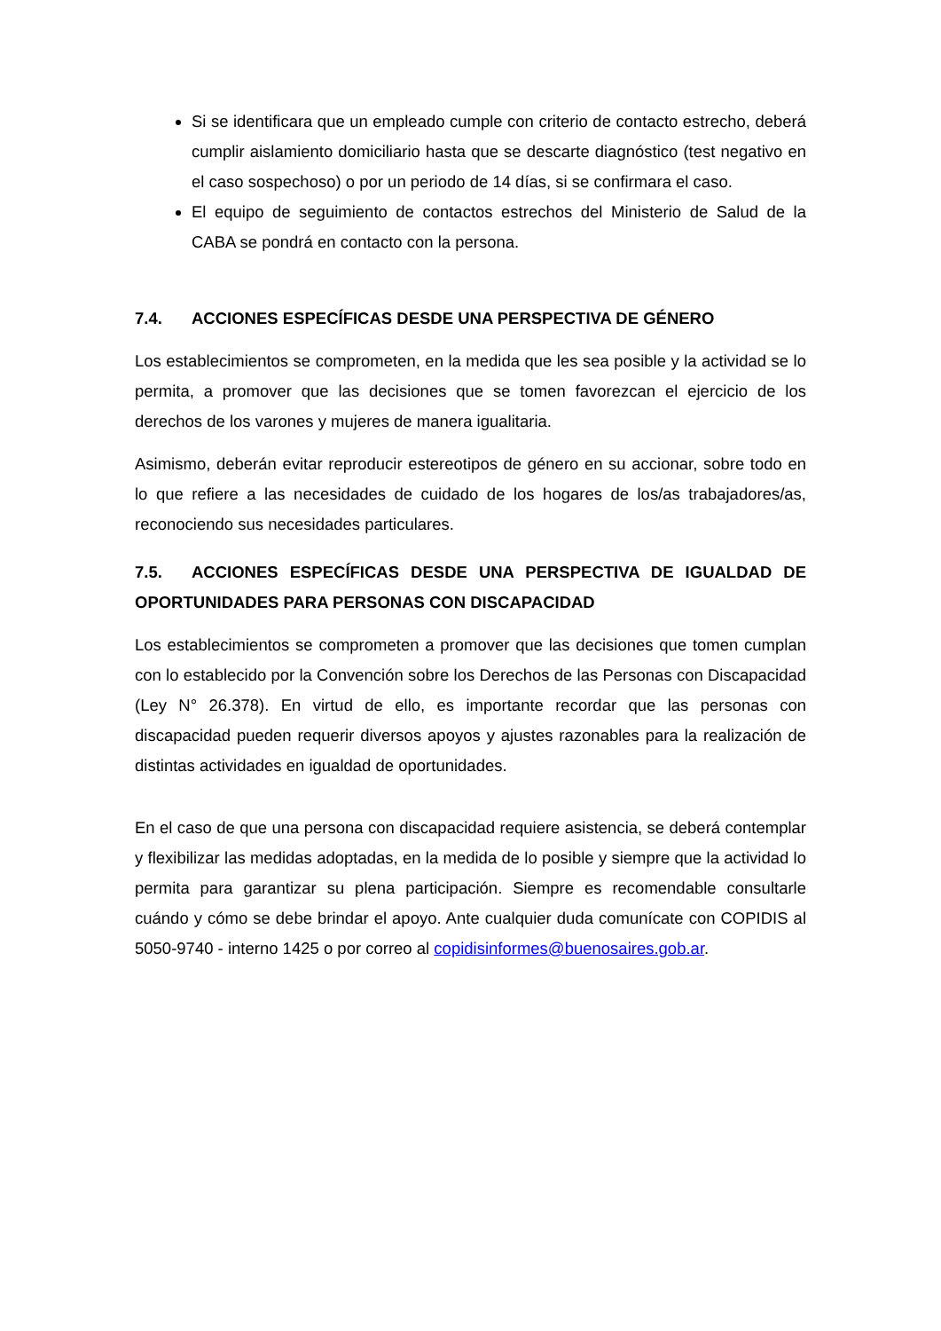Si se identificara que un empleado cumple con criterio de contacto estrecho, deberá cumplir aislamiento domiciliario hasta que se descarte diagnóstico (test negativo en el caso sospechoso) o por un periodo de 14 días, si se confirmara el caso.
El equipo de seguimiento de contactos estrechos del Ministerio de Salud de la CABA se pondrá en contacto con la persona.
7.4. ACCIONES ESPECÍFICAS DESDE UNA PERSPECTIVA DE GÉNERO
Los establecimientos se comprometen, en la medida que les sea posible y la actividad se lo permita, a promover que las decisiones que se tomen favorezcan el ejercicio de los derechos de los varones y mujeres de manera igualitaria.
Asimismo, deberán evitar reproducir estereotipos de género en su accionar, sobre todo en lo que refiere a las necesidades de cuidado de los hogares de los/as trabajadores/as, reconociendo sus necesidades particulares.
7.5. ACCIONES ESPECÍFICAS DESDE UNA PERSPECTIVA DE IGUALDAD DE OPORTUNIDADES PARA PERSONAS CON DISCAPACIDAD
Los establecimientos se comprometen a promover que las decisiones que tomen cumplan con lo establecido por la Convención sobre los Derechos de las Personas con Discapacidad (Ley N° 26.378). En virtud de ello, es importante recordar que las personas con discapacidad pueden requerir diversos apoyos y ajustes razonables para la realización de distintas actividades en igualdad de oportunidades.
En el caso de que una persona con discapacidad requiere asistencia, se deberá contemplar y flexibilizar las medidas adoptadas, en la medida de lo posible y siempre que la actividad lo permita para garantizar su plena participación. Siempre es recomendable consultarle cuándo y cómo se debe brindar el apoyo. Ante cualquier duda comunícate con COPIDIS al 5050-9740 - interno 1425 o por correo al copidisinformes@buenosaires.gob.ar.